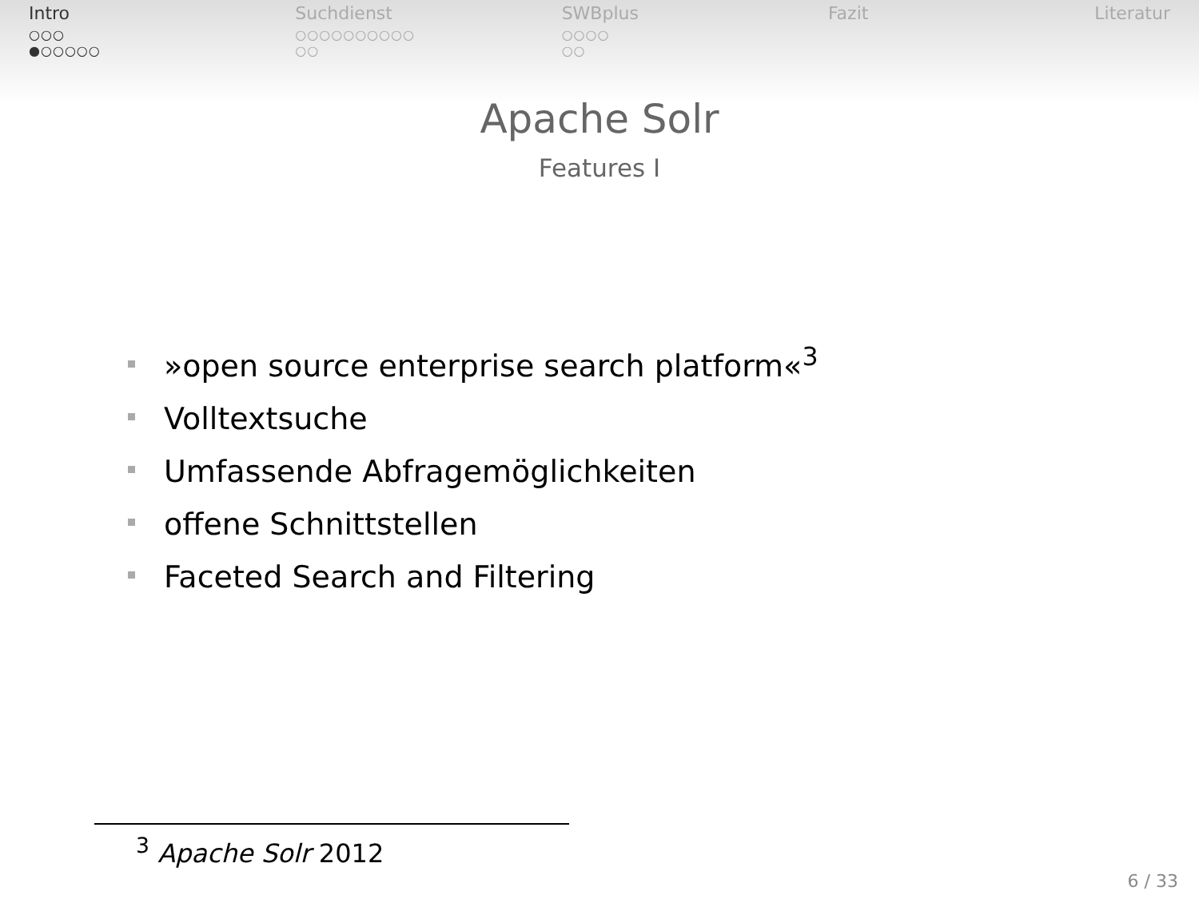Intro
○○○
●○○○○○
Suchdienst
○○○○○○○○○○
○○
SWBplus
○○○○
○○
Fazit Literatur
Apache Solr
Features I
»open source enterprise search platform«<sup>3</sup>
Volltextsuche
Umfassende Abfragemöglichkeiten
offene Schnittstellen
Faceted Search and Filtering
<sup>3</sup> Apache Solr 2012
6 / 33